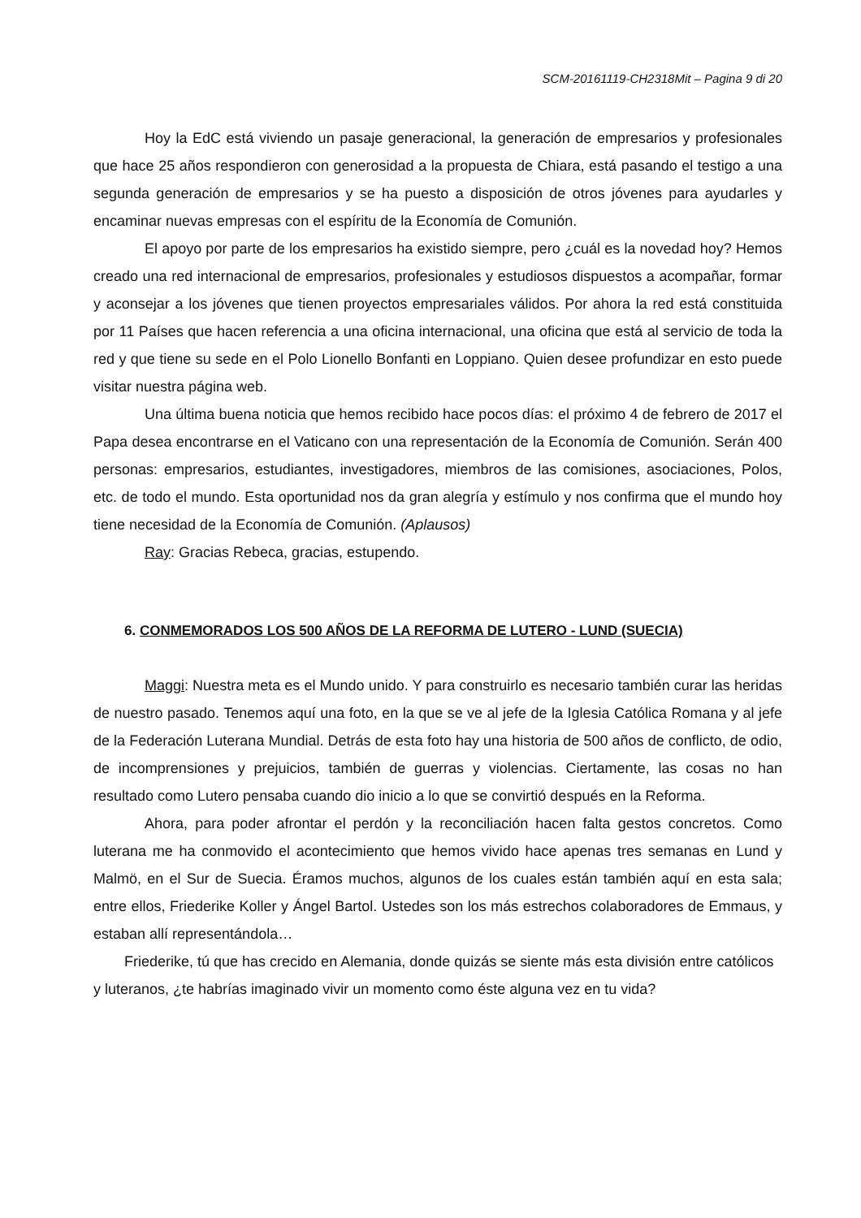SCM-20161119-CH2318Mit – Pagina 9 di 20
Hoy la EdC está viviendo un pasaje generacional, la generación de empresarios y profesionales que hace 25 años respondieron con generosidad a la propuesta de Chiara, está pasando el testigo a una segunda generación de empresarios y se ha puesto a disposición de otros jóvenes para ayudarles y encaminar nuevas empresas con el espíritu de la Economía de Comunión.
El apoyo por parte de los empresarios ha existido siempre, pero ¿cuál es la novedad hoy? Hemos creado una red internacional de empresarios, profesionales y estudiosos dispuestos a acompañar, formar y aconsejar a los jóvenes que tienen proyectos empresariales válidos. Por ahora la red está constituida por 11 Países que hacen referencia a una oficina internacional, una oficina que está al servicio de toda la red y que tiene su sede en el Polo Lionello Bonfanti en Loppiano. Quien desee profundizar en esto puede visitar nuestra página web.
Una última buena noticia que hemos recibido hace pocos días: el próximo 4 de febrero de 2017 el Papa desea encontrarse en el Vaticano con una representación de la Economía de Comunión. Serán 400 personas: empresarios, estudiantes, investigadores, miembros de las comisiones, asociaciones, Polos, etc. de todo el mundo. Esta oportunidad nos da gran alegría y estímulo y nos confirma que el mundo hoy tiene necesidad de la Economía de Comunión. (Aplausos)
Ray: Gracias Rebeca, gracias, estupendo.
6. CONMEMORADOS LOS 500 AÑOS DE LA REFORMA DE LUTERO - LUND (SUECIA)
Maggi: Nuestra meta es el Mundo unido. Y para construirlo es necesario también curar las heridas de nuestro pasado. Tenemos aquí una foto, en la que se ve al jefe de la Iglesia Católica Romana y al jefe de la Federación Luterana Mundial. Detrás de esta foto hay una historia de 500 años de conflicto, de odio, de incomprensiones y prejuicios, también de guerras y violencias. Ciertamente, las cosas no han resultado como Lutero pensaba cuando dio inicio a lo que se convirtió después en la Reforma.
Ahora, para poder afrontar el perdón y la reconciliación hacen falta gestos concretos. Como luterana me ha conmovido el acontecimiento que hemos vivido hace apenas tres semanas en Lund y Malmö, en el Sur de Suecia. Éramos muchos, algunos de los cuales están también aquí en esta sala; entre ellos, Friederike Koller y Ángel Bartol. Ustedes son los más estrechos colaboradores de Emmaus, y estaban allí representándola…
Friederike, tú que has crecido en Alemania, donde quizás se siente más esta división entre católicos y luteranos, ¿te habrías imaginado vivir un momento como éste alguna vez en tu vida?